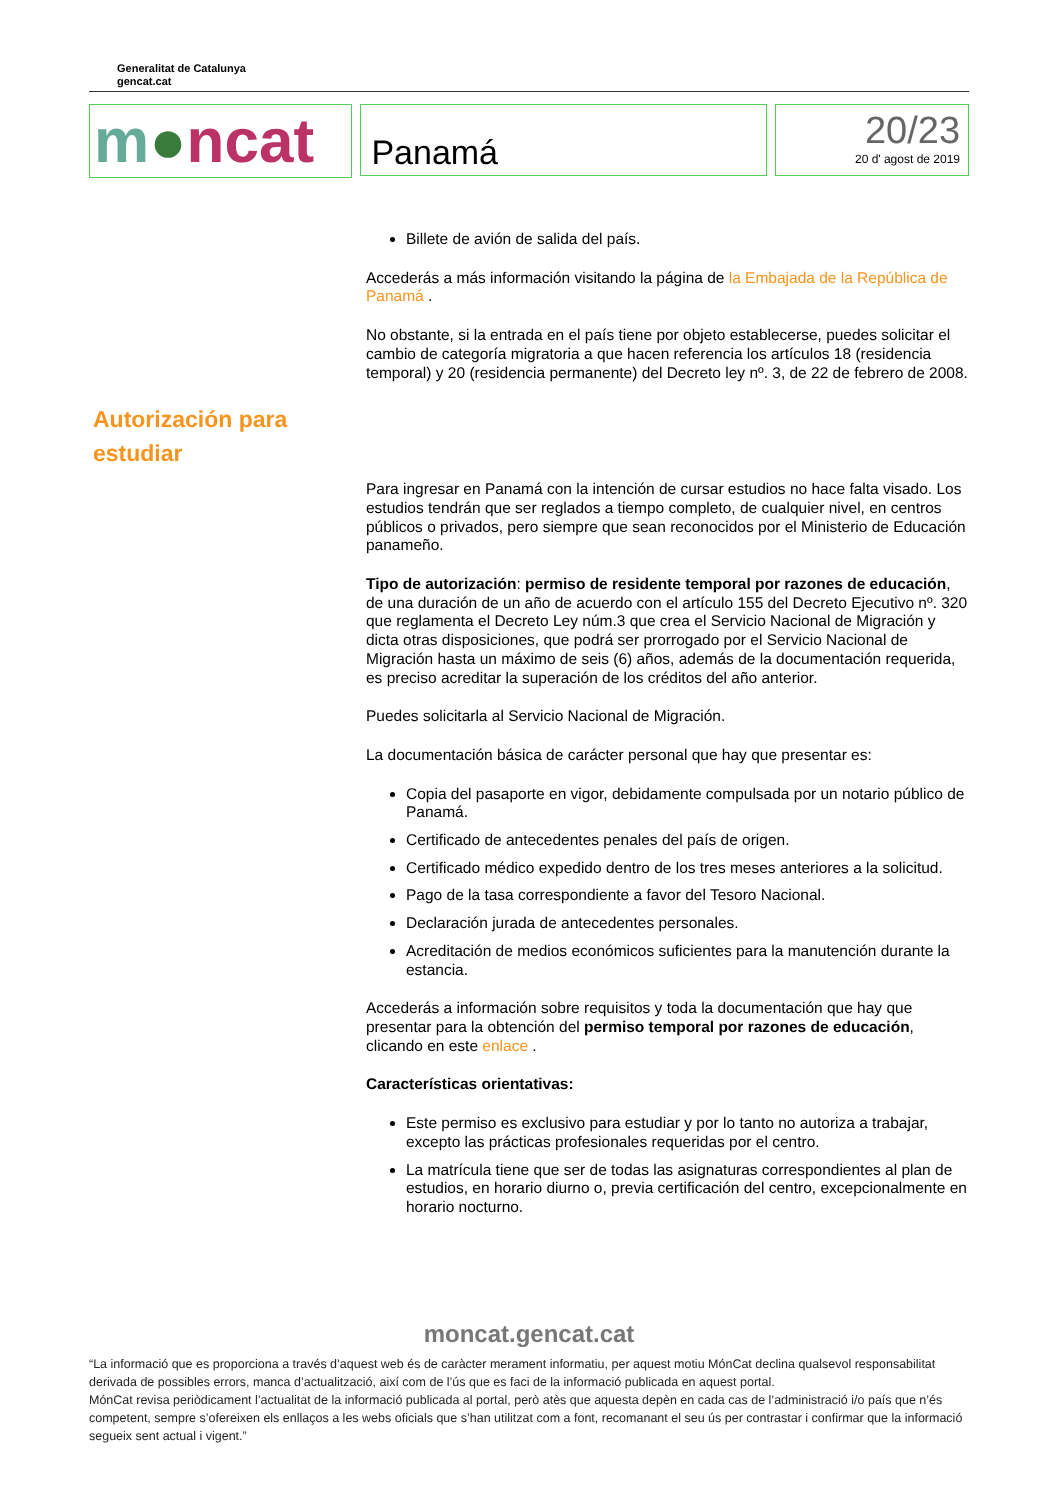Generalitat de Catalunya
gencat.cat
m●ncat
Panamá
20/23
20 d' agost de 2019
Billete de avión de salida del país.
Accederás a más información visitando la página de la Embajada de la República de Panamá .
No obstante, si la entrada en el país tiene por objeto establecerse, puedes solicitar el cambio de categoría migratoria a que hacen referencia los artículos 18 (residencia temporal) y 20 (residencia permanente) del Decreto ley nº. 3, de 22 de febrero de 2008.
Autorización para estudiar
Para ingresar en Panamá con la intención de cursar estudios no hace falta visado. Los estudios tendrán que ser reglados a tiempo completo, de cualquier nivel, en centros públicos o privados, pero siempre que sean reconocidos por el Ministerio de Educación panameño.
Tipo de autorización: permiso de residente temporal por razones de educación, de una duración de un año de acuerdo con el artículo 155 del Decreto Ejecutivo nº. 320 que reglamenta el Decreto Ley núm.3 que crea el Servicio Nacional de Migración y dicta otras disposiciones, que podrá ser prorrogado por el Servicio Nacional de Migración hasta un máximo de seis (6) años, además de la documentación requerida, es preciso acreditar la superación de los créditos del año anterior.
Puedes solicitarla al Servicio Nacional de Migración.
La documentación básica de carácter personal que hay que presentar es:
Copia del pasaporte en vigor, debidamente compulsada por un notario público de Panamá.
Certificado de antecedentes penales del país de origen.
Certificado médico expedido dentro de los tres meses anteriores a la solicitud.
Pago de la tasa correspondiente a favor del Tesoro Nacional.
Declaración jurada de antecedentes personales.
Acreditación de medios económicos suficientes para la manutención durante la estancia.
Accederás a información sobre requisitos y toda la documentación que hay que presentar para la obtención del permiso temporal por razones de educación, clicando en este enlace .
Características orientativas:
Este permiso es exclusivo para estudiar y por lo tanto no autoriza a trabajar, excepto las prácticas profesionales requeridas por el centro.
La matrícula tiene que ser de todas las asignaturas correspondientes al plan de estudios, en horario diurno o, previa certificación del centro, excepcionalmente en horario nocturno.
moncat.gencat.cat
“La informació que es proporciona a través d’aquest web és de caràcter merament informatiu, per aquest motiu MónCat declina qualsevol responsabilitat derivada de possibles errors, manca d’actualització, així com de l’ús que es faci de la informació publicada en aquest portal.
MónCat revisa periòdicament l’actualitat de la informació publicada al portal, però atès que aquesta depèn en cada cas de l’administració i/o país que n’és competent, sempre s’ofereixen els enllaços a les webs oficials que s’han utilitzat com a font, recomanant el seu ús per contrastar i confirmar que la informació segueix sent actual i vigent.”